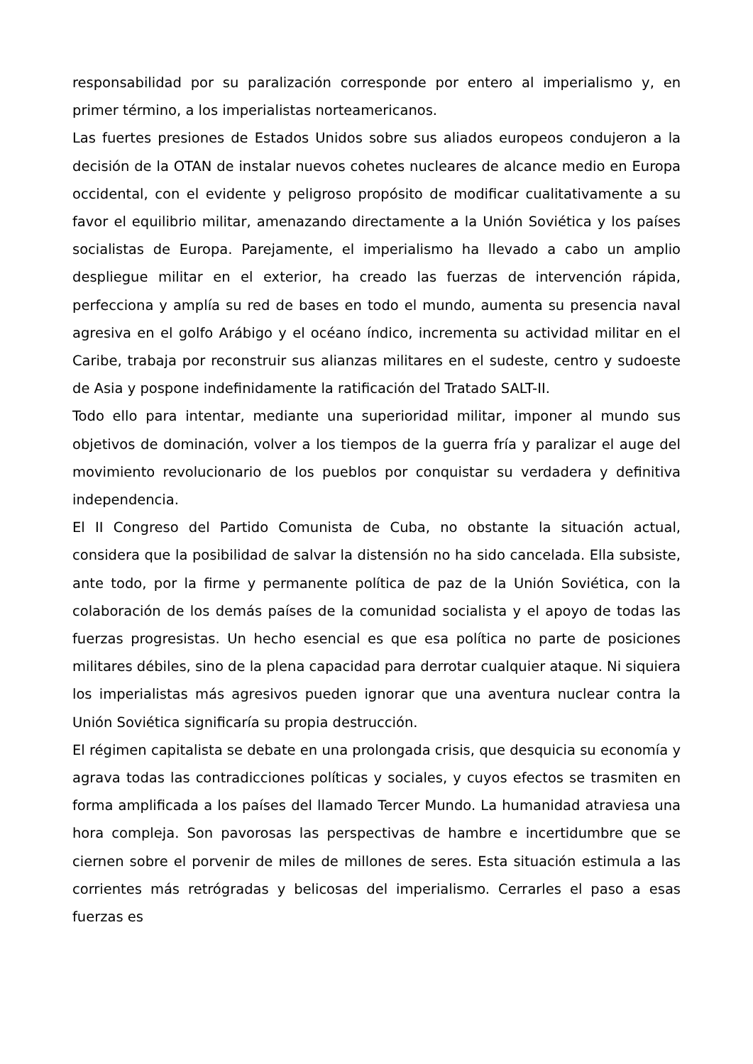responsabilidad por su paralización corresponde por entero al imperialismo y, en primer término, a los imperialistas norteamericanos.
Las fuertes presiones de Estados Unidos sobre sus aliados europeos condujeron a la decisión de la OTAN de instalar nuevos cohetes nucleares de alcance medio en Europa occidental, con el evidente y peligroso propósito de modificar cualitativamente a su favor el equilibrio militar, amenazando directamente a la Unión Soviética y los países socialistas de Europa. Parejamente, el imperialismo ha llevado a cabo un amplio despliegue militar en el exterior, ha creado las fuerzas de intervención rápida, perfecciona y amplía su red de bases en todo el mundo, aumenta su presencia naval agresiva en el golfo Arábigo y el océano índico, incrementa su actividad militar en el Caribe, trabaja por reconstruir sus alianzas militares en el sudeste, centro y sudoeste de Asia y pospone indefinidamente la ratificación del Tratado SALT-II.
Todo ello para intentar, mediante una superioridad militar, imponer al mundo sus objetivos de dominación, volver a los tiempos de la guerra fría y paralizar el auge del movimiento revolucionario de los pueblos por conquistar su verdadera y definitiva independencia.
El II Congreso del Partido Comunista de Cuba, no obstante la situación actual, considera que la posibilidad de salvar la distensión no ha sido cancelada. Ella subsiste, ante todo, por la firme y permanente política de paz de la Unión Soviética, con la colaboración de los demás países de la comunidad socialista y el apoyo de todas las fuerzas progresistas. Un hecho esencial es que esa política no parte de posiciones militares débiles, sino de la plena capacidad para derrotar cualquier ataque. Ni siquiera los imperialistas más agresivos pueden ignorar que una aventura nuclear contra la Unión Soviética significaría su propia destrucción.
El régimen capitalista se debate en una prolongada crisis, que desquicia su economía y agrava todas las contradicciones políticas y sociales, y cuyos efectos se trasmiten en forma amplificada a los países del llamado Tercer Mundo. La humanidad atraviesa una hora compleja. Son pavorosas las perspectivas de hambre e incertidumbre que se ciernen sobre el porvenir de miles de millones de seres. Esta situación estimula a las corrientes más retrógradas y belicosas del imperialismo. Cerrarles el paso a esas fuerzas es